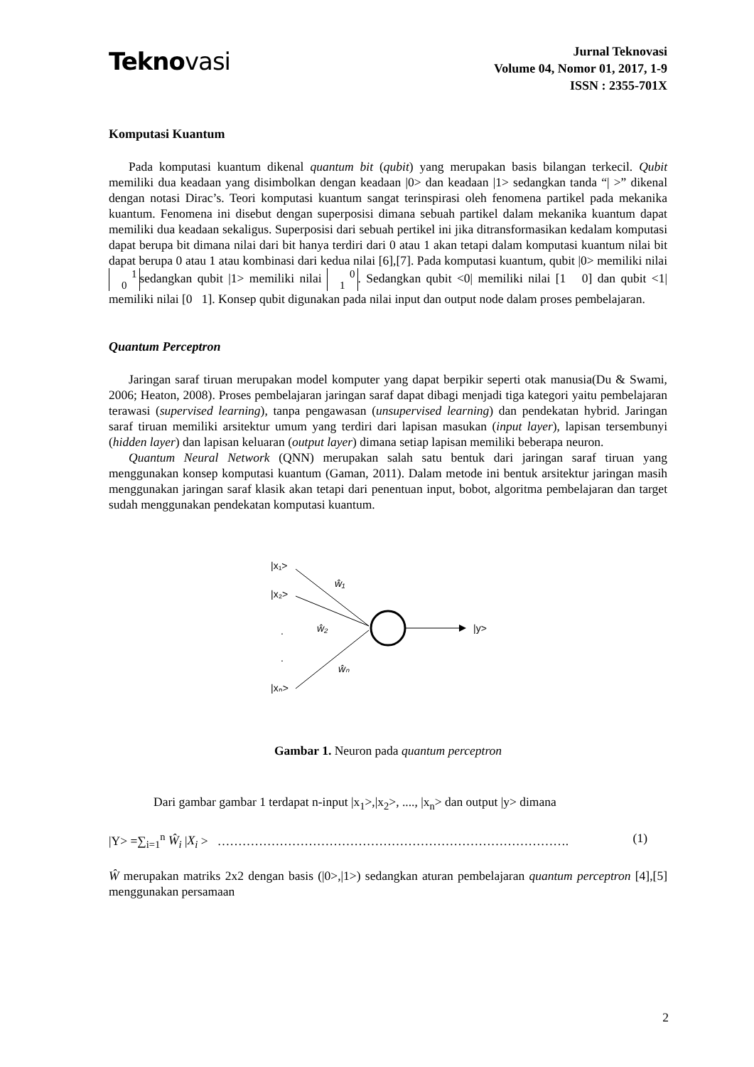Teknovasi
Jurnal Teknovasi
Volume 04, Nomor 01, 2017, 1-9
ISSN : 2355-701X
Komputasi Kuantum
Pada komputasi kuantum dikenal quantum bit (qubit) yang merupakan basis bilangan terkecil. Qubit memiliki dua keadaan yang disimbolkan dengan keadaan |0> dan keadaan |1> sedangkan tanda “| >” dikenal dengan notasi Dirac’s. Teori komputasi kuantum sangat terinspirasi oleh fenomena partikel pada mekanika kuantum. Fenomena ini disebut dengan superposisi dimana sebuah partikel dalam mekanika kuantum dapat memiliki dua keadaan sekaligus. Superposisi dari sebuah pertikel ini jika ditransformasikan kedalam komputasi dapat berupa bit dimana nilai dari bit hanya terdiri dari 0 atau 1 akan tetapi dalam komputasi kuantum nilai bit dapat berupa 0 atau 1 atau kombinasi dari kedua nilai [6],[7]. Pada komputasi kuantum, qubit |0> memiliki nilai 1
0 sedangkan qubit |1> memiliki nilai 0
1. Sedangkan qubit <0| memiliki nilai [1 0] dan qubit <1| memiliki nilai [0 1]. Konsep qubit digunakan pada nilai input dan output node dalam proses pembelajaran.
Quantum Perceptron
Jaringan saraf tiruan merupakan model komputer yang dapat berpikir seperti otak manusia(Du & Swami, 2006; Heaton, 2008). Proses pembelajaran jaringan saraf dapat dibagi menjadi tiga kategori yaitu pembelajaran terawasi (supervised learning), tanpa pengawasan (unsupervised learning) dan pendekatan hybrid. Jaringan saraf tiruan memiliki arsitektur umum yang terdiri dari lapisan masukan (input layer), lapisan tersembunyi (hidden layer) dan lapisan keluaran (output layer) dimana setiap lapisan memiliki beberapa neuron.
Quantum Neural Network (QNN) merupakan salah satu bentuk dari jaringan saraf tiruan yang menggunakan konsep komputasi kuantum (Gaman, 2011). Dalam metode ini bentuk arsitektur jaringan masih menggunakan jaringan saraf klasik akan tetapi dari penentuan input, bobot, algoritma pembelajaran dan target sudah menggunakan pendekatan komputasi kuantum.
|x₁>
|x₂>
.
.
|xₙ>
|y>
ŵ₁
ŵ₂
ŵₙ
Gambar 1. Neuron pada quantum perceptron
Dari gambar gambar 1 terdapat n-input |x<sub>1</sub>>,|x<sub>2</sub>>, ...., |x<sub>n</sub>> dan output |y> dimana
|Y> =∑<sub>i=1</sub><sup>n</sup> Ŵ<sub>i</sub> |X<sub>i</sub> > …………………………………………………………………………. (1)
Ŵ merupakan matriks 2x2 dengan basis (|0>,|1>) sedangkan aturan pembelajaran quantum perceptron [4],[5] menggunakan persamaan
2